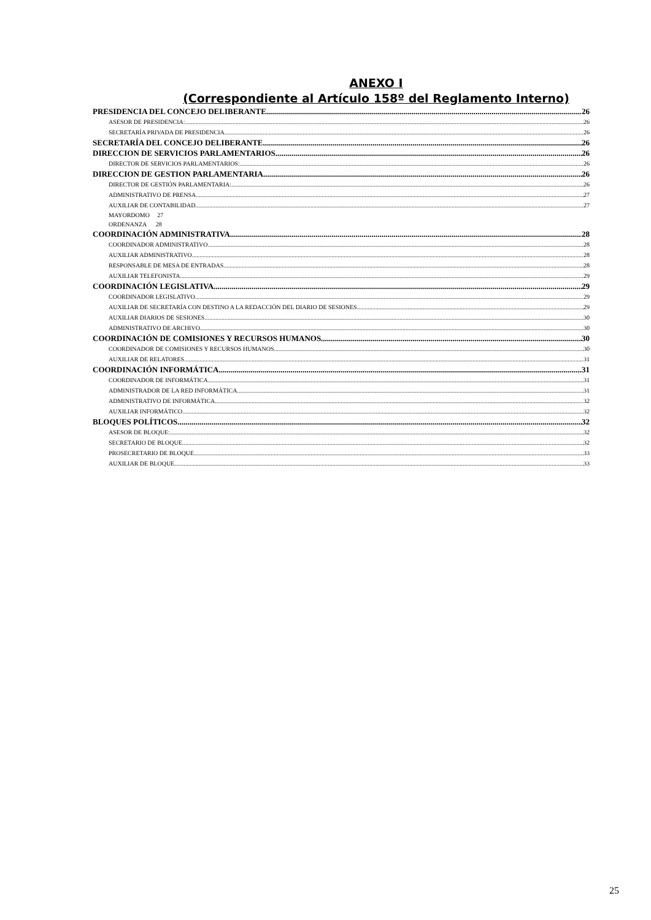ANEXO I
(Correspondiente al Artículo 158º del Reglamento Interno)
PRESIDENCIA DEL CONCEJO DELIBERANTE 26
ASESOR DE PRESIDENCIA: 26
SECRETARÍA PRIVADA DE PRESIDENCIA 26
SECRETARÍA DEL CONCEJO DELIBERANTE 26
DIRECCION DE SERVICIOS PARLAMENTARIOS 26
DIRECTOR DE SERVICIOS PARLAMENTARIOS: 26
DIRECCION DE GESTION PARLAMENTARIA 26
DIRECTOR DE GESTIÓN PARLAMENTARIA: 26
ADMINISTRATIVO DE PRENSA 27
AUXILIAR DE CONTABILIDAD 27
MAYORDOMO 27
ORDENANZA 28
COORDINACIÓN ADMINISTRATIVA 28
COORDINADOR ADMINISTRATIVO 28
AUXILIAR ADMINISTRATIVO 28
RESPONSABLE DE MESA DE ENTRADAS 28
AUXILIAR TELEFONISTA 29
COORDINACIÓN LEGISLATIVA 29
COORDINADOR LEGISLATIVO 29
AUXILIAR DE SECRETARÍA CON DESTINO A LA REDACCIÓN DEL DIARIO DE SESIONES 29
AUXILIAR DIARIOS DE SESIONES 30
ADMINISTRATIVO DE ARCHIVO 30
COORDINACIÓN DE COMISIONES Y RECURSOS HUMANOS 30
COORDINADOR DE COMISIONES Y RECURSOS HUMANOS 30
AUXILIAR DE RELATORES 31
COORDINACIÓN INFORMÁTICA 31
COORDINADOR DE INFORMÁTICA 31
ADMINISTRADOR DE LA RED INFORMÁTICA 31
ADMINISTRATIVO DE INFORMÁTICA 32
AUXILIAR INFORMÁTICO 32
BLOQUES POLÍTICOS 32
ASESOR DE BLOQUE: 32
SECRETARIO DE BLOQUE 32
PROSECRETARIO DE BLOQUE 33
AUXILIAR DE BLOQUE 33
25